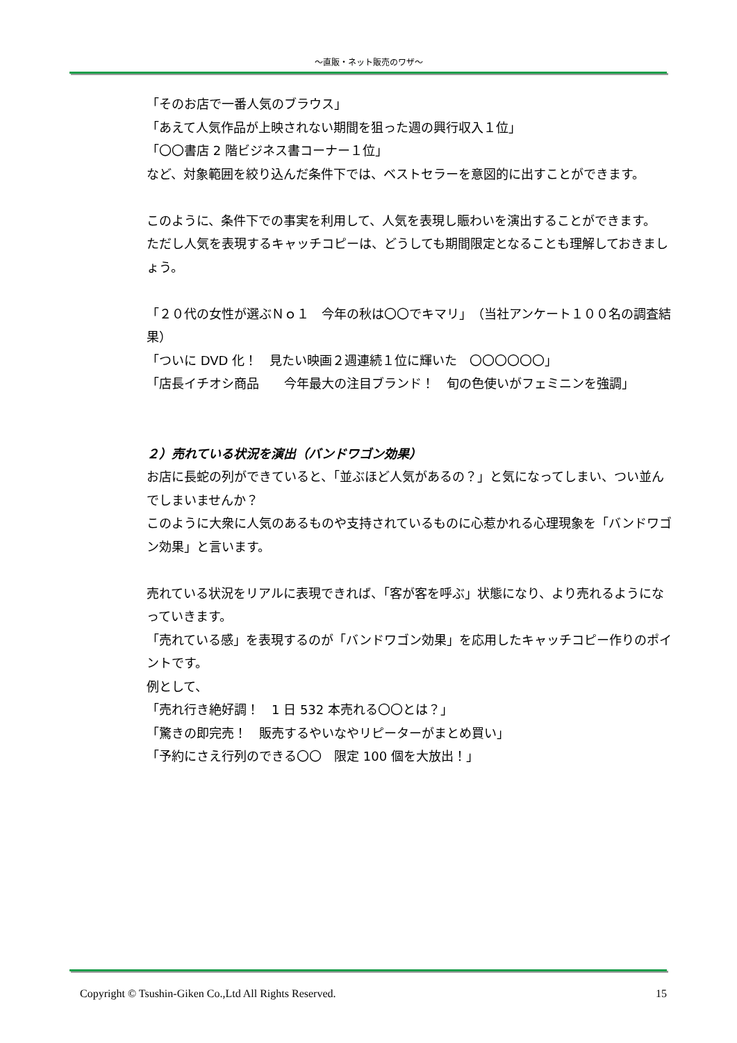～直販・ネット販売のワザ～
「そのお店で一番人気のブラウス」
「あえて人気作品が上映されない期間を狙った週の興行収入１位」
「〇〇書店 2 階ビジネス書コーナー１位」
など、対象範囲を絞り込んだ条件下では、ベストセラーを意図的に出すことができます。
このように、条件下での事実を利用して、人気を表現し賑わいを演出することができます。
ただし人気を表現するキャッチコピーは、どうしても期間限定となることも理解しておきましょう。
「２０代の女性が選ぶＮｏ１　今年の秋は〇〇でキマリ」　（当社アンケート１００名の調査結果）
「ついに DVD 化！　見たい映画２週連続１位に輝いた　〇〇〇〇〇〇」
「店長イチオシ商品　　今年最大の注目ブランド！　旬の色使いがフェミニンを強調」
２）売れている状況を演出（バンドワゴン効果）
お店に長蛇の列ができていると、「並ぶほど人気があるの？」と気になってしまい、つい並んでしまいませんか？
このように大衆に人気のあるものや支持されているものに心惹かれる心理現象を「バンドワゴン効果」と言います。
売れている状況をリアルに表現できれば、「客が客を呼ぶ」状態になり、より売れるようになっていきます。
「売れている感」を表現するのが「バンドワゴン効果」を応用したキャッチコピー作りのポイントです。
例として、
「売れ行き絶好調！　1 日 532 本売れる〇〇とは？」
「驚きの即完売！　販売するやいなやリピーターがまとめ買い」
「予約にさえ行列のできる〇〇　限定 100 個を大放出！」
Copyright © Tsushin-Giken Co.,Ltd All Rights Reserved. 15